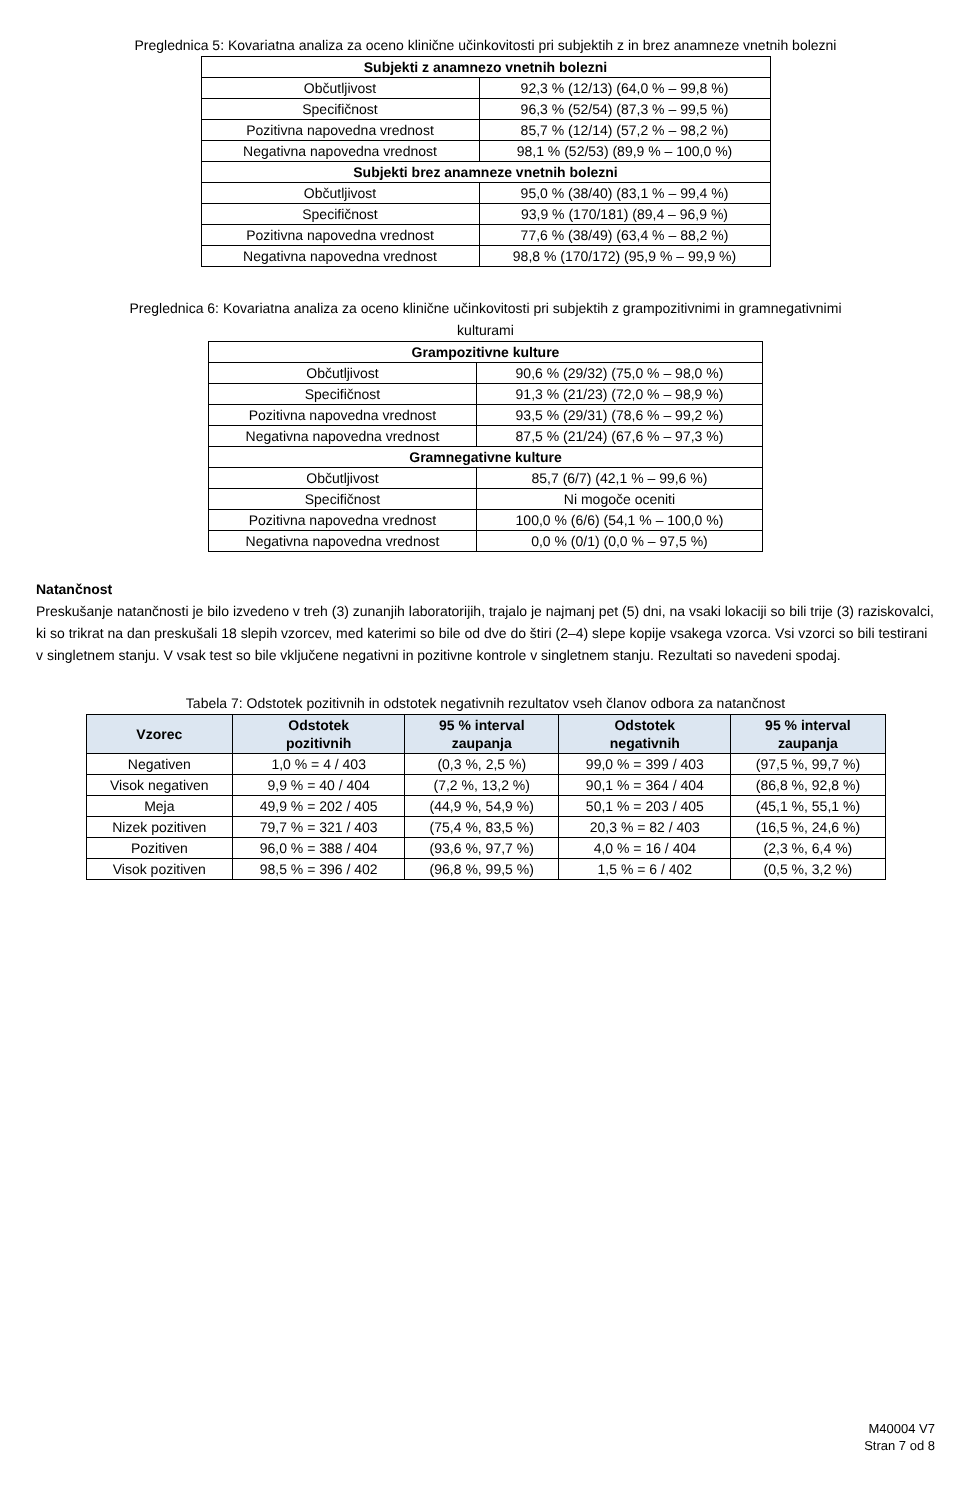Preglednica 5: Kovariatna analiza za oceno klinične učinkovitosti pri subjektih z in brez anamneze vnetnih bolezni
| Subjekti z anamnezo vnetnih bolezni | |
| --- | --- |
| Občutljivost | 92,3 % (12/13) (64,0 % – 99,8 %) |
| Specifičnost | 96,3 % (52/54) (87,3 % – 99,5 %) |
| Pozitivna napovedna vrednost | 85,7 % (12/14) (57,2 % – 98,2 %) |
| Negativna napovedna vrednost | 98,1 % (52/53) (89,9 % – 100,0 %) |
| Subjekti brez anamneze vnetnih bolezni | |
| Občutljivost | 95,0 % (38/40) (83,1 % – 99,4 %) |
| Specifičnost | 93,9 % (170/181) (89,4 – 96,9 %) |
| Pozitivna napovedna vrednost | 77,6 % (38/49) (63,4 % – 88,2 %) |
| Negativna napovedna vrednost | 98,8 % (170/172) (95,9 % – 99,9 %) |
Preglednica 6: Kovariatna analiza za oceno klinične učinkovitosti pri subjektih z grampozitivnimi in gramnegativnimi
kulturami
| Grampozitivne kulture | |
| --- | --- |
| Občutljivost | 90,6 % (29/32) (75,0 % – 98,0 %) |
| Specifičnost | 91,3 % (21/23) (72,0 % – 98,9 %) |
| Pozitivna napovedna vrednost | 93,5 % (29/31) (78,6 % – 99,2 %) |
| Negativna napovedna vrednost | 87,5 % (21/24) (67,6 % – 97,3 %) |
| Gramnegativne kulture | |
| Občutljivost | 85,7 (6/7) (42,1 % – 99,6 %) |
| Specifičnost | Ni mogoče oceniti |
| Pozitivna napovedna vrednost | 100,0 % (6/6) (54,1 % – 100,0 %) |
| Negativna napovedna vrednost | 0,0 % (0/1) (0,0 % – 97,5 %) |
Natančnost
Preskušanje natančnosti je bilo izvedeno v treh (3) zunanjih laboratorijih, trajalo je najmanj pet (5) dni, na vsaki lokaciji so bili trije (3) raziskovalci, ki so trikrat na dan preskušali 18 slepih vzorcev, med katerimi so bile od dve do štiri (2–4) slepe kopije vsakega vzorca. Vsi vzorci so bili testirani v singletnem stanju. V vsak test so bile vključene negativni in pozitivne kontrole v singletnem stanju. Rezultati so navedeni spodaj.
Tabela 7: Odstotek pozitivnih in odstotek negativnih rezultatov vseh članov odbora za natančnost
| Vzorec | Odstotek pozitivnih | 95 % interval zaupanja | Odstotek negativnih | 95 % interval zaupanja |
| --- | --- | --- | --- | --- |
| Negativen | 1,0 % = 4 / 403 | (0,3 %, 2,5 %) | 99,0 % = 399 / 403 | (97,5 %, 99,7 %) |
| Visok negativen | 9,9 % = 40 / 404 | (7,2 %, 13,2 %) | 90,1 % = 364 / 404 | (86,8 %, 92,8 %) |
| Meja | 49,9 % = 202 / 405 | (44,9 %, 54,9 %) | 50,1 % = 203 / 405 | (45,1 %, 55,1 %) |
| Nizek pozitiven | 79,7 % = 321 / 403 | (75,4 %, 83,5 %) | 20,3 % = 82 / 403 | (16,5 %, 24,6 %) |
| Pozitiven | 96,0 % = 388 / 404 | (93,6 %, 97,7 %) | 4,0 % = 16 / 404 | (2,3 %, 6,4 %) |
| Visok pozitiven | 98,5 % = 396 / 402 | (96,8 %, 99,5 %) | 1,5 % = 6 / 402 | (0,5 %, 3,2 %) |
M40004 V7
Stran 7 od 8